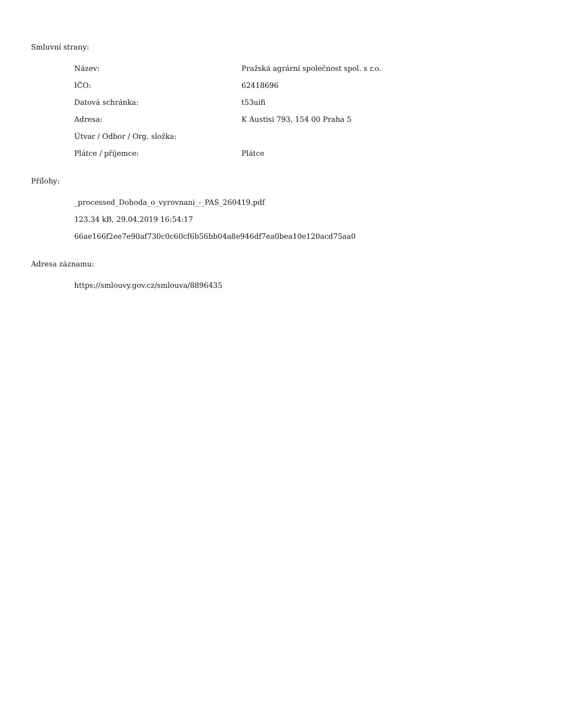Smluvní strany:
| Název: | Pražská agrární společnost spol. s r.o. |
| IČO: | 62418696 |
| Datová schránka: | t53uifi |
| Adresa: | K Austisi 793, 154 00 Praha 5 |
| Útvar / Odbor / Org. složka: | |
| Plátce / příjemce: | Plátce |
Přílohy:
_processed_Dohoda_o_vyrovnani_-_PAS_260419.pdf
123.34 kB, 29.04.2019 16:54:17
66ae166f2ee7e90af730c0c60cf6b56bb04a8e946df7ea0bea10e120acd75aa0
Adresa záznamu:
https://smlouvy.gov.cz/smlouva/8896435